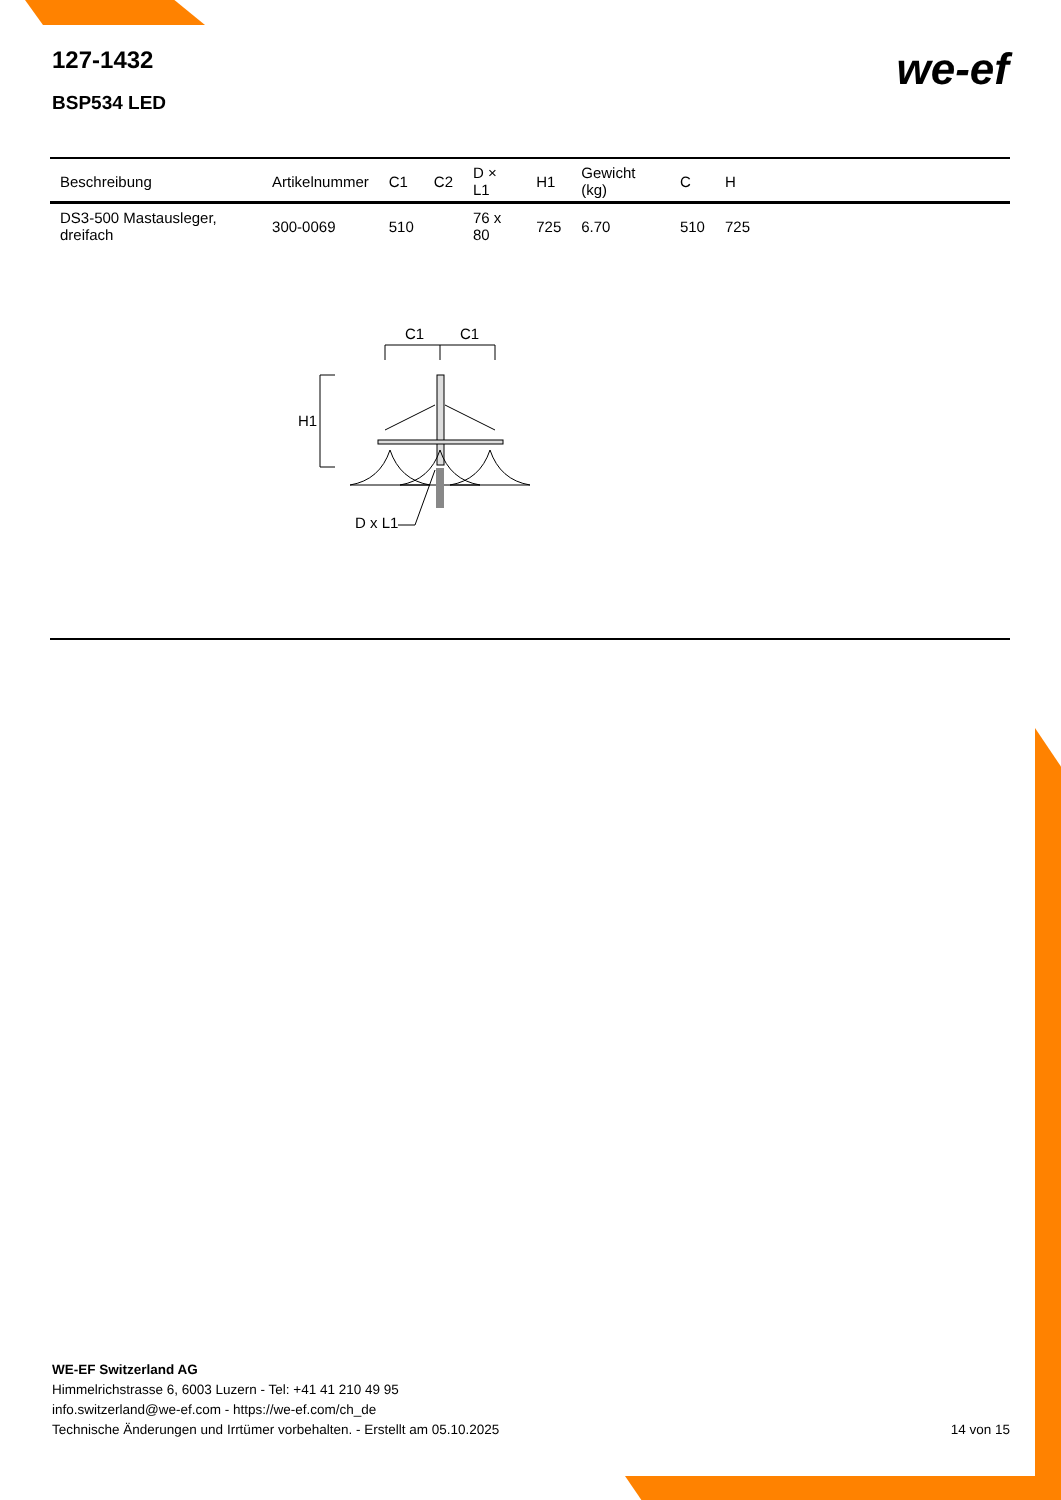127-1432
BSP534 LED
we-ef
| Beschreibung | Artikelnummer | C1 | C2 | D × L1 | H1 | Gewicht (kg) | C | H | |
| --- | --- | --- | --- | --- | --- | --- | --- | --- | --- |
| DS3-500 Mastausleger, dreifach | 300-0069 | 510 | | 76 x 80 | 725 | 6.70 | 510 | 725 | |
C1
C1
H1
D x L1
WE-EF Switzerland AG
Himmelrichstrasse 6, 6003 Luzern - Tel: +41 41 210 49 95
info.switzerland@we-ef.com - https://we-ef.com/ch_de
14 von 15 Technische Änderungen und Irrtümer vorbehalten. - Erstellt am 05.10.2025